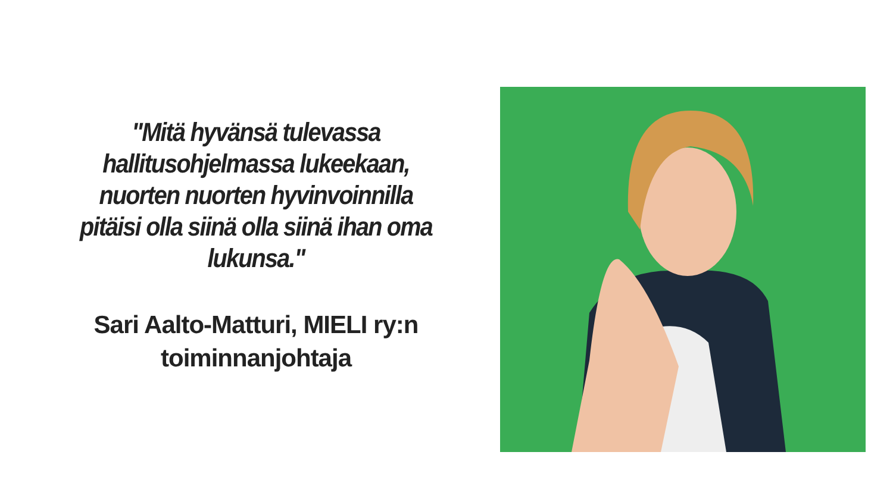"Mitä hyvänsä tulevassa hallitusohjelmassa lukeekaan, nuorten nuorten hyvinvoinnilla pitäisi olla siinä olla siinä ihan oma lukunsa."
Sari Aalto-Matturi, MIELI ry:n toiminnanjohtaja